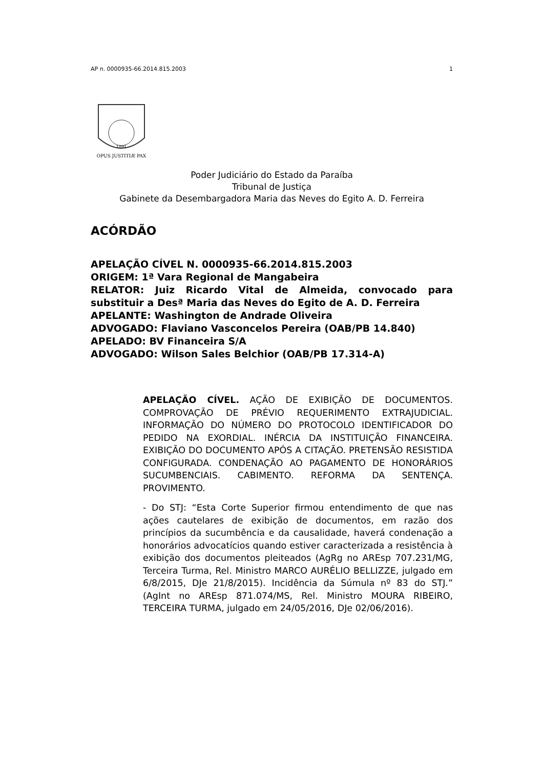AP n. 0000935-66.2014.815.2003 1
1891
OPUS JUSTITIÆ PAX
Poder Judiciário do Estado da Paraíba
Tribunal de Justiça
Gabinete da Desembargadora Maria das Neves do Egito A. D. Ferreira
ACÓRDÃO
APELAÇÃO CÍVEL N. 0000935-66.2014.815.2003
ORIGEM: 1ª Vara Regional de Mangabeira
RELATOR: Juiz Ricardo Vital de Almeida, convocado para substituir a Desª Maria das Neves do Egito de A. D. Ferreira
APELANTE: Washington de Andrade Oliveira
ADVOGADO: Flaviano Vasconcelos Pereira (OAB/PB 14.840)
APELADO: BV Financeira S/A
ADVOGADO: Wilson Sales Belchior (OAB/PB 17.314-A)
APELAÇÃO CÍVEL. AÇÃO DE EXIBIÇÃO DE DOCUMENTOS. COMPROVAÇÃO DE PRÉVIO REQUERIMENTO EXTRAJUDICIAL. INFORMAÇÃO DO NÚMERO DO PROTOCOLO IDENTIFICADOR DO PEDIDO NA EXORDIAL. INÉRCIA DA INSTITUIÇÃO FINANCEIRA. EXIBIÇÃO DO DOCUMENTO APÓS A CITAÇÃO. PRETENSÃO RESISTIDA CONFIGURADA. CONDENAÇÃO AO PAGAMENTO DE HONORÁRIOS SUCUMBENCIAIS. CABIMENTO. REFORMA DA SENTENÇA. PROVIMENTO.
- Do STJ: “Esta Corte Superior firmou entendimento de que nas ações cautelares de exibição de documentos, em razão dos princípios da sucumbência e da causalidade, haverá condenação a honorários advocatícios quando estiver caracterizada a resistência à exibição dos documentos pleiteados (AgRg no AREsp 707.231/MG, Terceira Turma, Rel. Ministro MARCO AURÉLIO BELLIZZE, julgado em 6/8/2015, DJe 21/8/2015). Incidência da Súmula nº 83 do STJ.” (AgInt no AREsp 871.074/MS, Rel. Ministro MOURA RIBEIRO, TERCEIRA TURMA, julgado em 24/05/2016, DJe 02/06/2016).